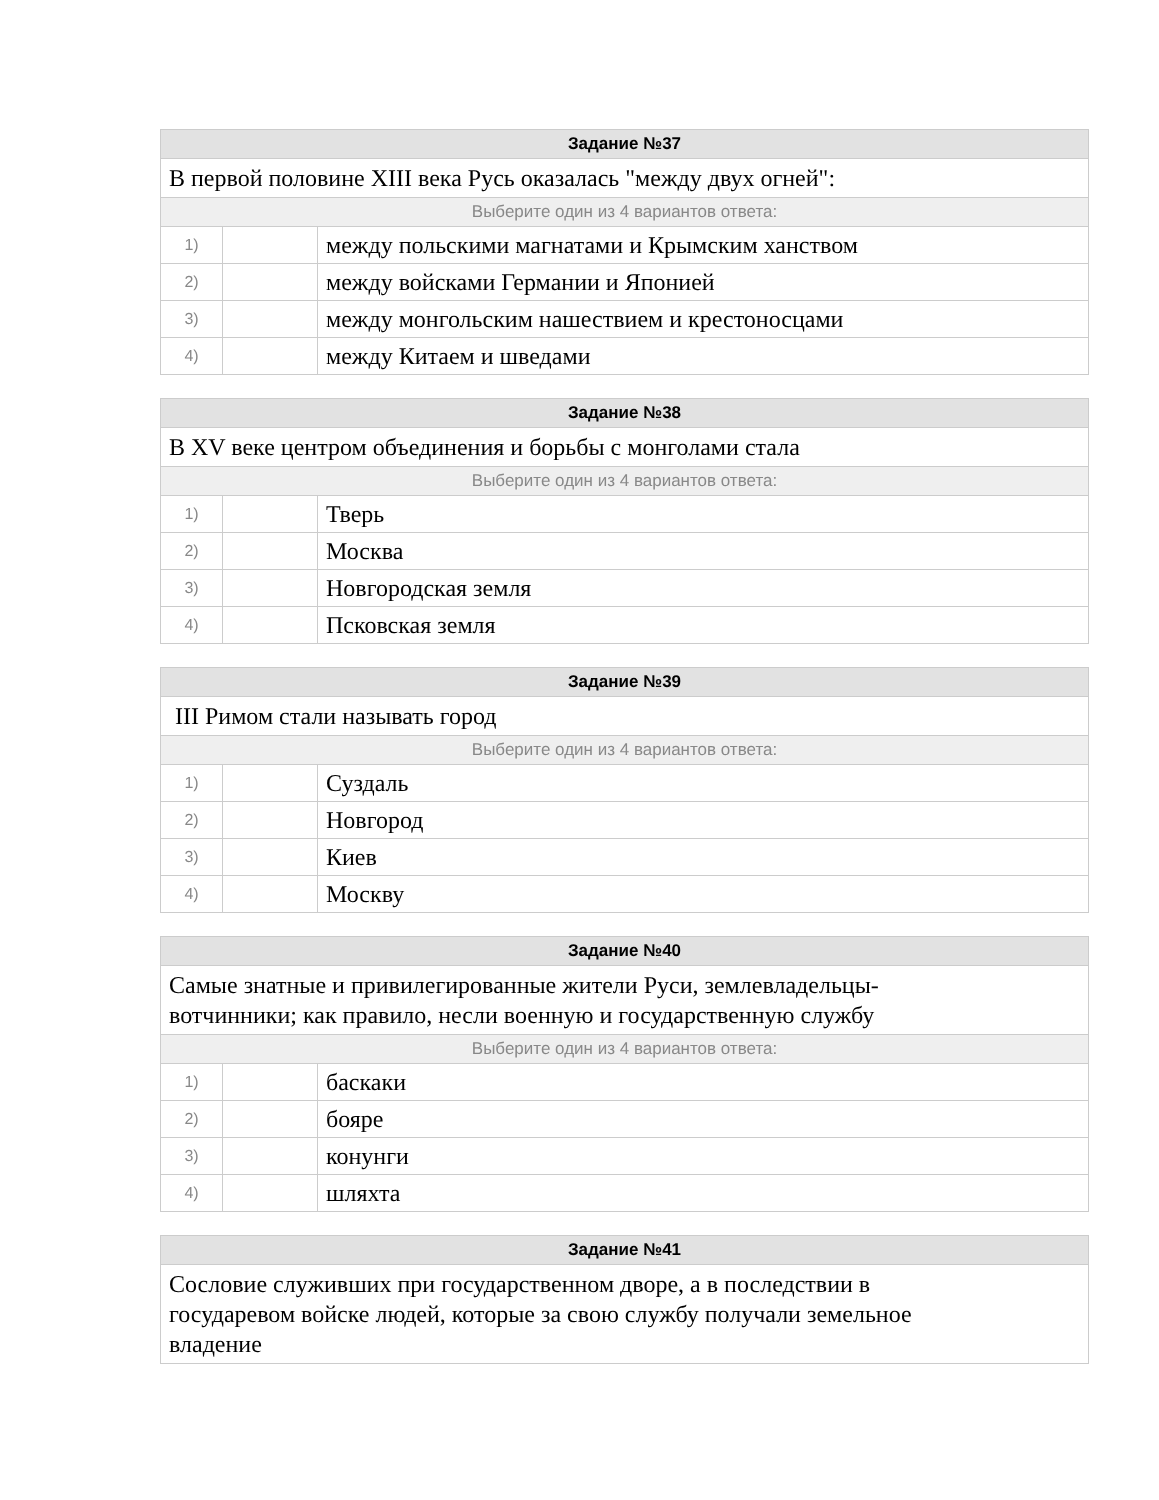| Задание №37 | | |
| --- | --- | --- |
| В первой половине XIII века Русь оказалась "между двух огней": | | |
| Выберите один из 4 вариантов ответа: | | |
| 1) | | между польскими магнатами и Крымским ханством |
| 2) | | между войсками Германии и Японией |
| 3) | | между монгольским нашествием и крестоносцами |
| 4) | | между Китаем и шведами |
| Задание №38 | | |
| --- | --- | --- |
| В XV веке центром объединения и борьбы с монголами стала | | |
| Выберите один из 4 вариантов ответа: | | |
| 1) | | Тверь |
| 2) | | Москва |
| 3) | | Новгородская земля |
| 4) | | Псковская земля |
| Задание №39 | | |
| --- | --- | --- |
| III Римом стали называть город | | |
| Выберите один из 4 вариантов ответа: | | |
| 1) | | Суздаль |
| 2) | | Новгород |
| 3) | | Киев |
| 4) | | Москву |
| Задание №40 | | |
| --- | --- | --- |
| Самые знатные и привилегированные жители Руси, землевладельцы- вотчинники; как правило, несли военную и государственную службу | | |
| Выберите один из 4 вариантов ответа: | | |
| 1) | | баскаки |
| 2) | | бояре |
| 3) | | конунги |
| 4) | | шляхта |
| Задание №41 |
| --- |
| Сословие служивших при государственном дворе, а в последствии в государевом войске людей, которые за свою службу получали земельное владение |